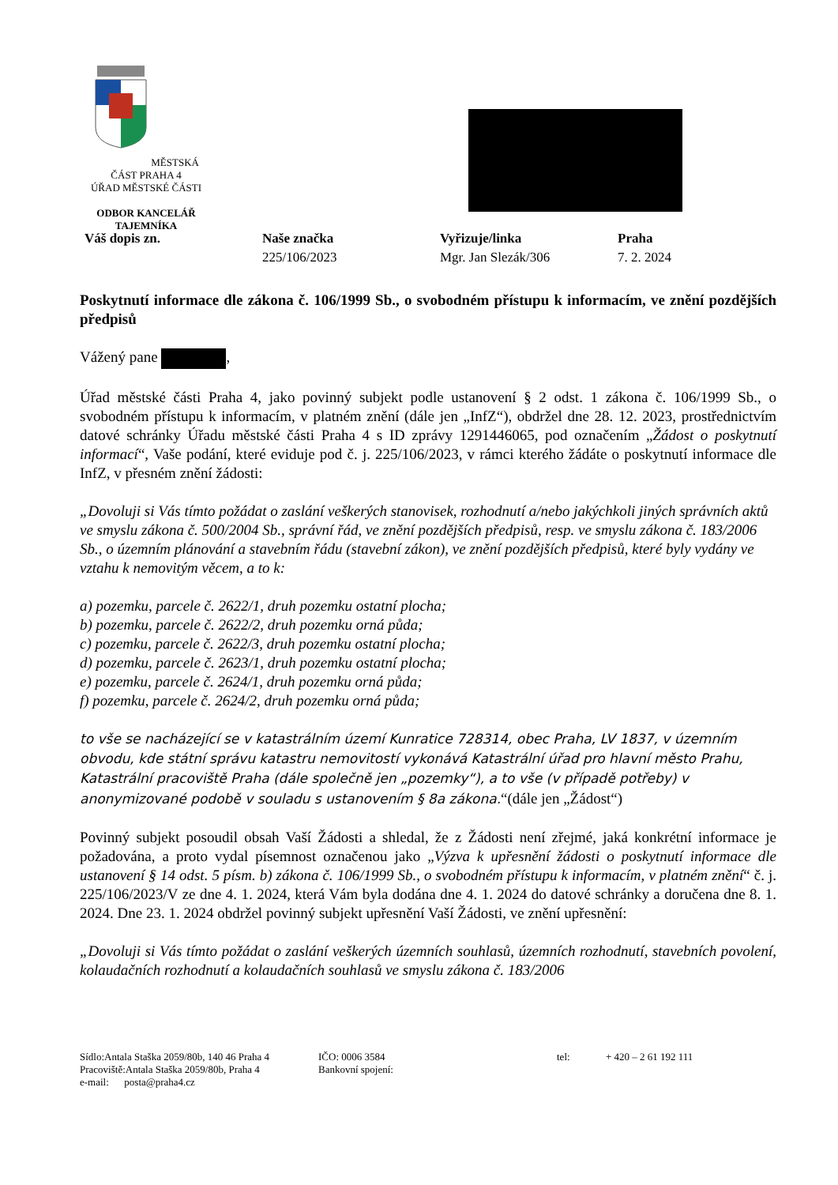MĚSTSKÁ ČÁST PRAHA 4
ÚŘAD MĚSTSKÉ ČÁSTI
ODBOR KANCELÁŘ
TAJEMNÍKA
Váš dopis zn. Naše značka
225/106/2023
Vyřizuje/linka
Mgr. Jan Slezák/306
Praha
7. 2. 2024
Poskytnutí informace dle zákona č. 106/1999 Sb., o svobodném přístupu k informacím, ve znění pozdějších předpisů
Vážený pane ,
Úřad městské části Praha 4, jako povinný subjekt podle ustanovení § 2 odst. 1 zákona č. 106/1999 Sb., o svobodném přístupu k informacím, v platném znění (dále jen „InfZ“), obdržel dne 28. 12. 2023, prostřednictvím datové schránky Úřadu městské části Praha 4 s ID zprávy 1291446065, pod označením „Žádost o poskytnutí informací“, Vaše podání, které eviduje pod č. j. 225/106/2023, v rámci kterého žádáte o poskytnutí informace dle InfZ, v přesném znění žádosti:
„Dovoluji si Vás tímto požádat o zaslání veškerých stanovisek, rozhodnutí a/nebo jakýchkoli jiných správních aktů ve smyslu zákona č. 500/2004 Sb., správní řád, ve znění pozdějších předpisů, resp. ve smyslu zákona č. 183/2006 Sb., o územním plánování a stavebním řádu (stavební zákon), ve znění pozdějších předpisů, které byly vydány ve vztahu k nemovitým věcem, a to k:
a) pozemku, parcele č. 2622/1, druh pozemku ostatní plocha;
b) pozemku, parcele č. 2622/2, druh pozemku orná půda;
c) pozemku, parcele č. 2622/3, druh pozemku ostatní plocha;
d) pozemku, parcele č. 2623/1, druh pozemku ostatní plocha;
e) pozemku, parcele č. 2624/1, druh pozemku orná půda;
f) pozemku, parcele č. 2624/2, druh pozemku orná půda;
to vše se nacházející se v katastrálním území Kunratice 728314, obec Praha, LV 1837, v územním obvodu, kde státní správu katastru nemovitostí vykonává Katastrální úřad pro hlavní město Prahu, Katastrální pracoviště Praha (dále společně jen „pozemky“), a to vše (v případě potřeby) v anonymizované podobě v souladu s ustanovením § 8a zákona.“(dále jen „Žádost“)
Povinný subjekt posoudil obsah Vaší Žádosti a shledal, že z Žádosti není zřejmé, jaká konkrétní informace je požadována, a proto vydal písemnost označenou jako „Výzva k upřesnění žádosti o poskytnutí informace dle ustanovení § 14 odst. 5 písm. b) zákona č. 106/1999 Sb., o svobodném přístupu k informacím, v platném znění“ č. j. 225/106/2023/V ze dne 4. 1. 2024, která Vám byla dodána dne 4. 1. 2024 do datové schránky a doručena dne 8. 1. 2024. Dne 23. 1. 2024 obdržel povinný subjekt upřesnění Vaší Žádosti, ve znění upřesnění:
„Dovoluji si Vás tímto požádat o zaslání veškerých územních souhlasů, územních rozhodnutí, stavebních povolení, kolaudačních rozhodnutí a kolaudačních souhlasů ve smyslu zákona č. 183/2006
Sídlo:Antala Staška 2059/80b, 140 46 Praha 4
Pracoviště:Antala Staška 2059/80b, Praha 4
e-mail: posta@praha4.cz
IČO: 0006 3584
Bankovní spojení:
tel: + 420 – 2 61 192 111